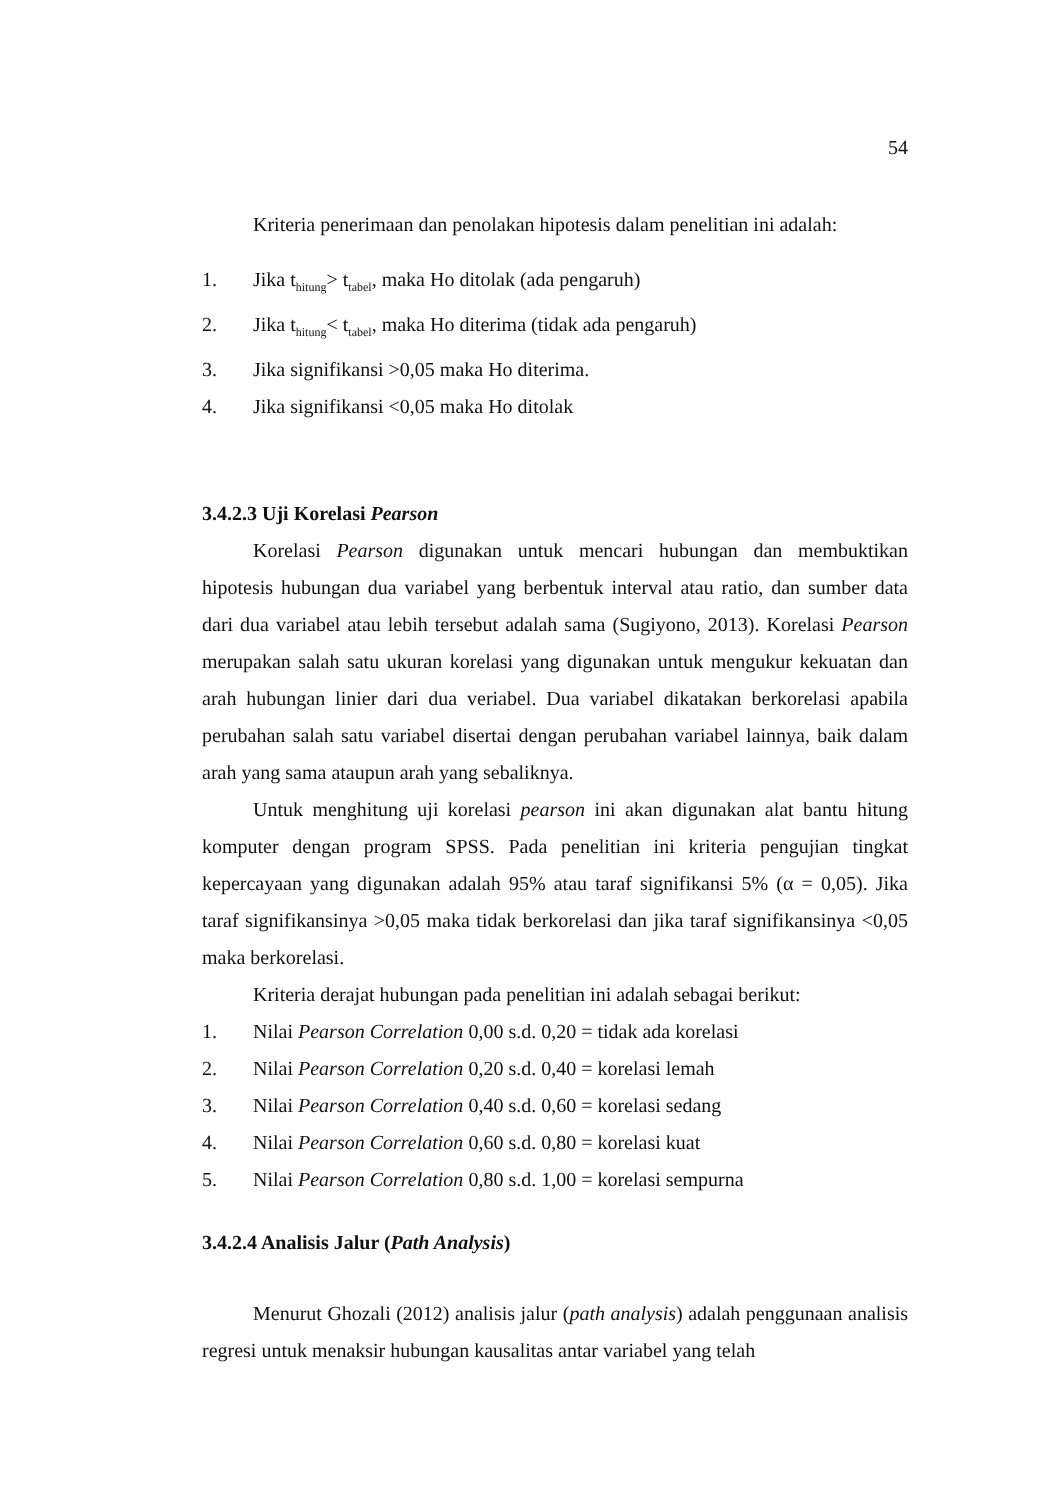54
Kriteria penerimaan dan penolakan hipotesis dalam penelitian ini adalah:
1. Jika t<sub>hitung</sub>> t<sub>tabel</sub>, maka Ho ditolak (ada pengaruh)
2. Jika t<sub>hitung</sub>< t<sub>tabel</sub>, maka Ho diterima (tidak ada pengaruh)
3. Jika signifikansi >0,05 maka Ho diterima.
4. Jika signifikansi <0,05 maka Ho ditolak
3.4.2.3 Uji Korelasi Pearson
Korelasi Pearson digunakan untuk mencari hubungan dan membuktikan hipotesis hubungan dua variabel yang berbentuk interval atau ratio, dan sumber data dari dua variabel atau lebih tersebut adalah sama (Sugiyono, 2013). Korelasi Pearson merupakan salah satu ukuran korelasi yang digunakan untuk mengukur kekuatan dan arah hubungan linier dari dua veriabel. Dua variabel dikatakan berkorelasi apabila perubahan salah satu variabel disertai dengan perubahan variabel lainnya, baik dalam arah yang sama ataupun arah yang sebaliknya.
Untuk menghitung uji korelasi pearson ini akan digunakan alat bantu hitung komputer dengan program SPSS. Pada penelitian ini kriteria pengujian tingkat kepercayaan yang digunakan adalah 95% atau taraf signifikansi 5% (α = 0,05). Jika taraf signifikansinya >0,05 maka tidak berkorelasi dan jika taraf signifikansinya <0,05 maka berkorelasi.
Kriteria derajat hubungan pada penelitian ini adalah sebagai berikut:
1. Nilai Pearson Correlation 0,00 s.d. 0,20 = tidak ada korelasi
2. Nilai Pearson Correlation 0,20 s.d. 0,40 = korelasi lemah
3. Nilai Pearson Correlation 0,40 s.d. 0,60 = korelasi sedang
4. Nilai Pearson Correlation 0,60 s.d. 0,80 = korelasi kuat
5. Nilai Pearson Correlation 0,80 s.d. 1,00 = korelasi sempurna
3.4.2.4 Analisis Jalur (Path Analysis)
Menurut Ghozali (2012) analisis jalur (path analysis) adalah penggunaan analisis regresi untuk menaksir hubungan kausalitas antar variabel yang telah